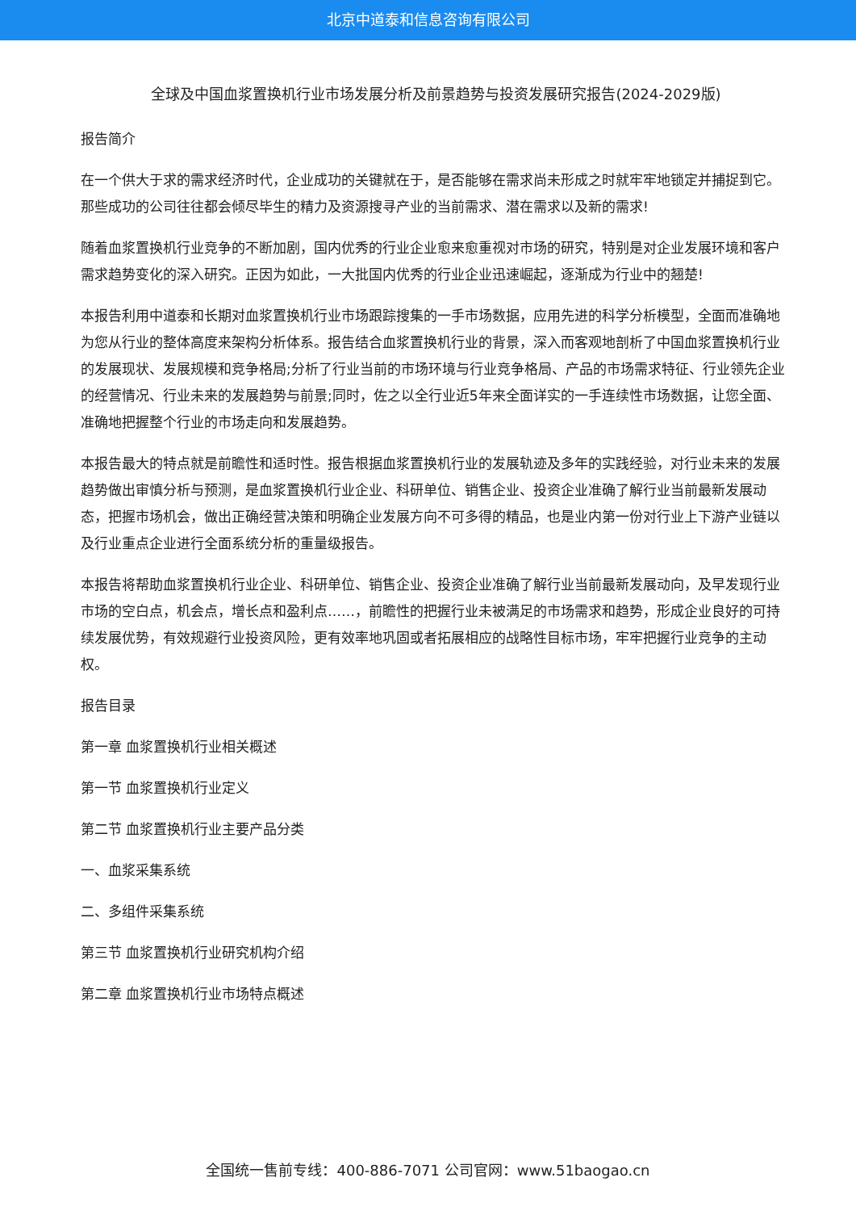北京中道泰和信息咨询有限公司
全球及中国血浆置换机行业市场发展分析及前景趋势与投资发展研究报告(2024-2029版)
报告简介
在一个供大于求的需求经济时代，企业成功的关键就在于，是否能够在需求尚未形成之时就牢牢地锁定并捕捉到它。那些成功的公司往往都会倾尽毕生的精力及资源搜寻产业的当前需求、潜在需求以及新的需求!
随着血浆置换机行业竞争的不断加剧，国内优秀的行业企业愈来愈重视对市场的研究，特别是对企业发展环境和客户需求趋势变化的深入研究。正因为如此，一大批国内优秀的行业企业迅速崛起，逐渐成为行业中的翘楚!
本报告利用中道泰和长期对血浆置换机行业市场跟踪搜集的一手市场数据，应用先进的科学分析模型，全面而准确地为您从行业的整体高度来架构分析体系。报告结合血浆置换机行业的背景，深入而客观地剖析了中国血浆置换机行业的发展现状、发展规模和竞争格局;分析了行业当前的市场环境与行业竞争格局、产品的市场需求特征、行业领先企业的经营情况、行业未来的发展趋势与前景;同时，佐之以全行业近5年来全面详实的一手连续性市场数据，让您全面、准确地把握整个行业的市场走向和发展趋势。
本报告最大的特点就是前瞻性和适时性。报告根据血浆置换机行业的发展轨迹及多年的实践经验，对行业未来的发展趋势做出审慎分析与预测，是血浆置换机行业企业、科研单位、销售企业、投资企业准确了解行业当前最新发展动态，把握市场机会，做出正确经营决策和明确企业发展方向不可多得的精品，也是业内第一份对行业上下游产业链以及行业重点企业进行全面系统分析的重量级报告。
本报告将帮助血浆置换机行业企业、科研单位、销售企业、投资企业准确了解行业当前最新发展动向，及早发现行业市场的空白点，机会点，增长点和盈利点……，前瞻性的把握行业未被满足的市场需求和趋势，形成企业良好的可持续发展优势，有效规避行业投资风险，更有效率地巩固或者拓展相应的战略性目标市场，牢牢把握行业竞争的主动权。
报告目录
第一章 血浆置换机行业相关概述
第一节 血浆置换机行业定义
第二节 血浆置换机行业主要产品分类
一、血浆采集系统
二、多组件采集系统
第三节 血浆置换机行业研究机构介绍
第二章 血浆置换机行业市场特点概述
全国统一售前专线：400-886-7071 公司官网：www.51baogao.cn